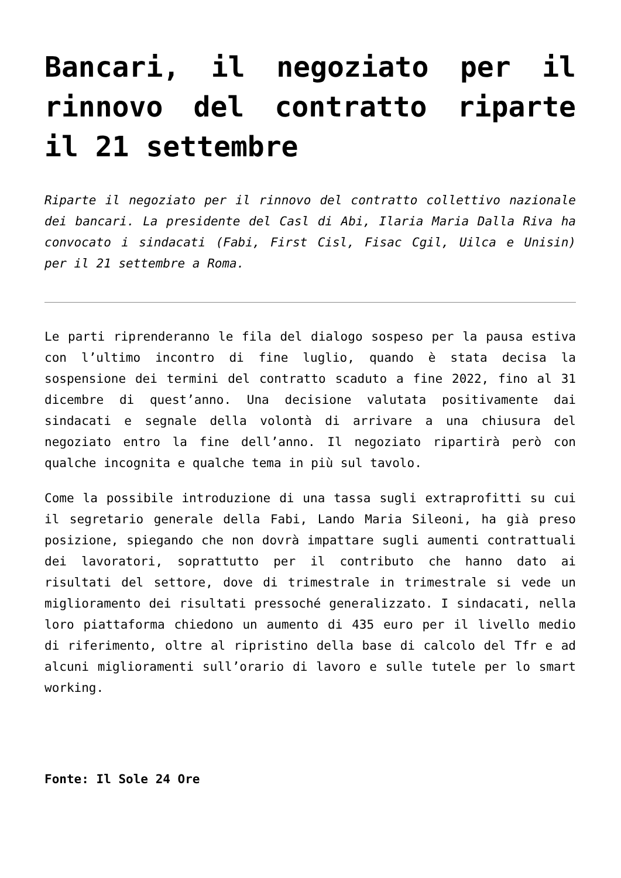Bancari, il negoziato per il rinnovo del contratto riparte il 21 settembre
Riparte il negoziato per il rinnovo del contratto collettivo nazionale dei bancari. La presidente del Casl di Abi, Ilaria Maria Dalla Riva ha convocato i sindacati (Fabi, First Cisl, Fisac Cgil, Uilca e Unisin) per il 21 settembre a Roma.
Le parti riprenderanno le fila del dialogo sospeso per la pausa estiva con l’ultimo incontro di fine luglio, quando è stata decisa la sospensione dei termini del contratto scaduto a fine 2022, fino al 31 dicembre di quest’anno. Una decisione valutata positivamente dai sindacati e segnale della volontà di arrivare a una chiusura del negoziato entro la fine dell’anno. Il negoziato ripartirà però con qualche incognita e qualche tema in più sul tavolo.
Come la possibile introduzione di una tassa sugli extraprofitti su cui il segretario generale della Fabi, Lando Maria Sileoni, ha già preso posizione, spiegando che non dovrà impattare sugli aumenti contrattuali dei lavoratori, soprattutto per il contributo che hanno dato ai risultati del settore, dove di trimestrale in trimestrale si vede un miglioramento dei risultati pressoché generalizzato. I sindacati, nella loro piattaforma chiedono un aumento di 435 euro per il livello medio di riferimento, oltre al ripristino della base di calcolo del Tfr e ad alcuni miglioramenti sull’orario di lavoro e sulle tutele per lo smart working.
Fonte: Il Sole 24 Ore